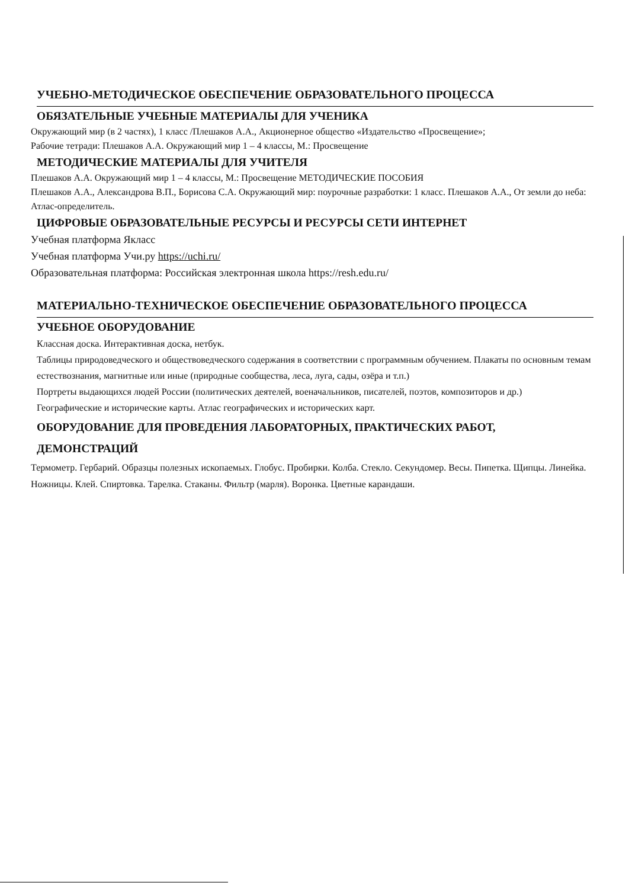УЧЕБНО-МЕТОДИЧЕСКОЕ ОБЕСПЕЧЕНИЕ ОБРАЗОВАТЕЛЬНОГО ПРОЦЕССА
ОБЯЗАТЕЛЬНЫЕ УЧЕБНЫЕ МАТЕРИАЛЫ ДЛЯ УЧЕНИКА
Окружающий мир (в 2 частях), 1 класс /Плешаков А.А., Акционерное общество «Издательство «Просвещение»;
Рабочие тетради: Плешаков А.А. Окружающий мир 1 – 4 классы, М.: Просвещение
МЕТОДИЧЕСКИЕ МАТЕРИАЛЫ ДЛЯ УЧИТЕЛЯ
Плешаков А.А. Окружающий мир 1 – 4 классы, М.: Просвещение МЕТОДИЧЕСКИЕ ПОСОБИЯ
Плешаков А.А., Александрова В.П., Борисова С.А. Окружающий мир: поурочные разработки: 1 класс. Плешаков А.А., От земли до неба: Атлас-определитель.
ЦИФРОВЫЕ ОБРАЗОВАТЕЛЬНЫЕ РЕСУРСЫ И РЕСУРСЫ СЕТИ ИНТЕРНЕТ
Учебная платформа Якласс
Учебная платформа Учи.ру https://uchi.ru/
Образовательная платформа: Российская электронная школа https://resh.edu.ru/
МАТЕРИАЛЬНО-ТЕХНИЧЕСКОЕ ОБЕСПЕЧЕНИЕ ОБРАЗОВАТЕЛЬНОГО ПРОЦЕССА
УЧЕБНОЕ ОБОРУДОВАНИЕ
Классная доска. Интерактивная доска, нетбук.
Таблицы природоведческого и обществоведческого содержания в соответствии с программным обучением. Плакаты по основным темам естествознания, магнитные или иные (природные сообщества, леса, луга, сады, озёра и т.п.)
Портреты выдающихся людей России (политических деятелей, военачальников, писателей, поэтов, композиторов и др.)
Географические и исторические карты. Атлас географических и исторических карт.
ОБОРУДОВАНИЕ ДЛЯ ПРОВЕДЕНИЯ ЛАБОРАТОРНЫХ, ПРАКТИЧЕСКИХ РАБОТ, ДЕМОНСТРАЦИЙ
Термометр. Гербарий. Образцы полезных ископаемых. Глобус. Пробирки. Колба. Стекло. Секундомер. Весы. Пипетка. Щипцы. Линейка. Ножницы. Клей. Спиртовка. Тарелка. Стаканы. Фильтр (марля). Воронка. Цветные карандаши.